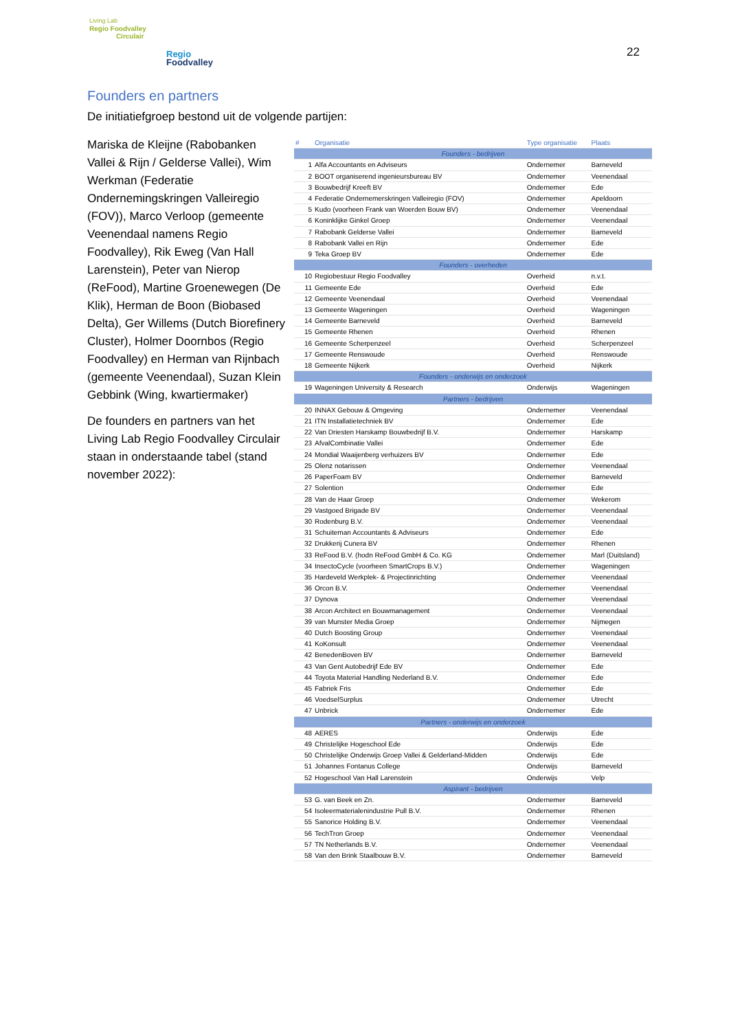Living Lab
Regio Foodvalley
Circulair
Regio
Foodvalley
22
Founders en partners
De initiatiefgroep bestond uit de volgende partijen:
Mariska de Kleijne (Rabobanken Vallei & Rijn / Gelderse Vallei), Wim Werkman (Federatie Ondernemingskringen Valleiregio (FOV)), Marco Verloop (gemeente Veenendaal namens Regio Foodvalley), Rik Eweg (Van Hall Larenstein), Peter van Nierop (ReFood), Martine Groenewegen (De Klik), Herman de Boon (Biobased Delta), Ger Willems (Dutch Biorefinery Cluster), Holmer Doornbos (Regio Foodvalley) en Herman van Rijnbach (gemeente Veenendaal), Suzan Klein Gebbink (Wing, kwartiermaker)
De founders en partners van het Living Lab Regio Foodvalley Circulair staan in onderstaande tabel (stand november 2022):
| # | Organisatie | Type organisatie | Plaats |
| --- | --- | --- | --- |
| Founders - bedrijven | | | |
| 1 | Alfa Accountants en Adviseurs | Ondernemer | Barneveld |
| 2 | BOOT organiserend ingenieursbureau BV | Ondernemer | Veenendaal |
| 3 | Bouwbedrijf Kreeft BV | Ondernemer | Ede |
| 4 | Federatie Ondernemerskringen Valleiregio (FOV) | Ondernemer | Apeldoorn |
| 5 | Kudo (voorheen Frank van Woerden Bouw BV) | Ondernemer | Veenendaal |
| 6 | Koninklijke Ginkel Groep | Ondernemer | Veenendaal |
| 7 | Rabobank Gelderse Vallei | Ondernemer | Barneveld |
| 8 | Rabobank Vallei en Rijn | Ondernemer | Ede |
| 9 | Teka Groep BV | Ondernemer | Ede |
| Founders - overheden | | | |
| 10 | Regiobestuur Regio Foodvalley | Overheid | n.v.t. |
| 11 | Gemeente Ede | Overheid | Ede |
| 12 | Gemeente Veenendaal | Overheid | Veenendaal |
| 13 | Gemeente Wageningen | Overheid | Wageningen |
| 14 | Gemeente Barneveld | Overheid | Barneveld |
| 15 | Gemeente Rhenen | Overheid | Rhenen |
| 16 | Gemeente Scherpenzeel | Overheid | Scherpenzeel |
| 17 | Gemeente Renswoude | Overheid | Renswoude |
| 18 | Gemeente Nijkerk | Overheid | Nijkerk |
| Founders - onderwijs en onderzoek | | | |
| 19 | Wageningen University & Research | Onderwijs | Wageningen |
| Partners - bedrijven | | | |
| 20 | INNAX Gebouw & Omgeving | Ondernemer | Veenendaal |
| 21 | ITN Installatietechniek BV | Ondernemer | Ede |
| 22 | Van Driesten Harskamp Bouwbedrijf B.V. | Ondernemer | Harskamp |
| 23 | AfvalCombinatie Vallei | Ondernemer | Ede |
| 24 | Mondial Waaijenberg verhuizers BV | Ondernemer | Ede |
| 25 | Olenz notarissen | Ondernemer | Veenendaal |
| 26 | PaperFoam BV | Ondernemer | Barneveld |
| 27 | Solention | Ondernemer | Ede |
| 28 | Van de Haar Groep | Ondernemer | Wekerom |
| 29 | Vastgoed Brigade BV | Ondernemer | Veenendaal |
| 30 | Rodenburg B.V. | Ondernemer | Veenendaal |
| 31 | Schuiteman Accountants & Adviseurs | Ondernemer | Ede |
| 32 | Drukkerij Cunera BV | Ondernemer | Rhenen |
| 33 | ReFood B.V. (hodn ReFood GmbH & Co. KG | Ondernemer | Marl (Duitsland) |
| 34 | InsectoCycle (voorheen SmartCrops B.V.) | Ondernemer | Wageningen |
| 35 | Hardeveld Werkplek- & Projectinrichting | Ondernemer | Veenendaal |
| 36 | Orcon B.V. | Ondernemer | Veenendaal |
| 37 | Dynova | Ondernemer | Veenendaal |
| 38 | Arcon Architect en Bouwmanagement | Ondernemer | Veenendaal |
| 39 | van Munster Media Groep | Ondernemer | Nijmegen |
| 40 | Dutch Boosting Group | Ondernemer | Veenendaal |
| 41 | KoKonsult | Ondernemer | Veenendaal |
| 42 | BenedenBoven BV | Ondernemer | Barneveld |
| 43 | Van Gent Autobedrijf Ede BV | Ondernemer | Ede |
| 44 | Toyota Material Handling Nederland B.V. | Ondernemer | Ede |
| 45 | Fabriek Fris | Ondernemer | Ede |
| 46 | VoedselSurplus | Ondernemer | Utrecht |
| 47 | Unbrick | Ondernemer | Ede |
| Partners - onderwijs en onderzoek | | | |
| 48 | AERES | Onderwijs | Ede |
| 49 | Christelijke Hogeschool Ede | Onderwijs | Ede |
| 50 | Christelijke Onderwijs Groep Vallei & Gelderland-Midden | Onderwijs | Ede |
| 51 | Johannes Fontanus College | Onderwijs | Barneveld |
| 52 | Hogeschool Van Hall Larenstein | Onderwijs | Velp |
| Aspirant - bedrijven | | | |
| 53 | G. van Beek en Zn. | Ondernemer | Barneveld |
| 54 | Isoleermaterialenindustrie Pull B.V. | Ondernemer | Rhenen |
| 55 | Sanorice Holding B.V. | Ondernemer | Veenendaal |
| 56 | TechTron Groep | Ondernemer | Veenendaal |
| 57 | TN Netherlands B.V. | Ondernemer | Veenendaal |
| 58 | Van den Brink Staalbouw B.V. | Ondernemer | Barneveld |